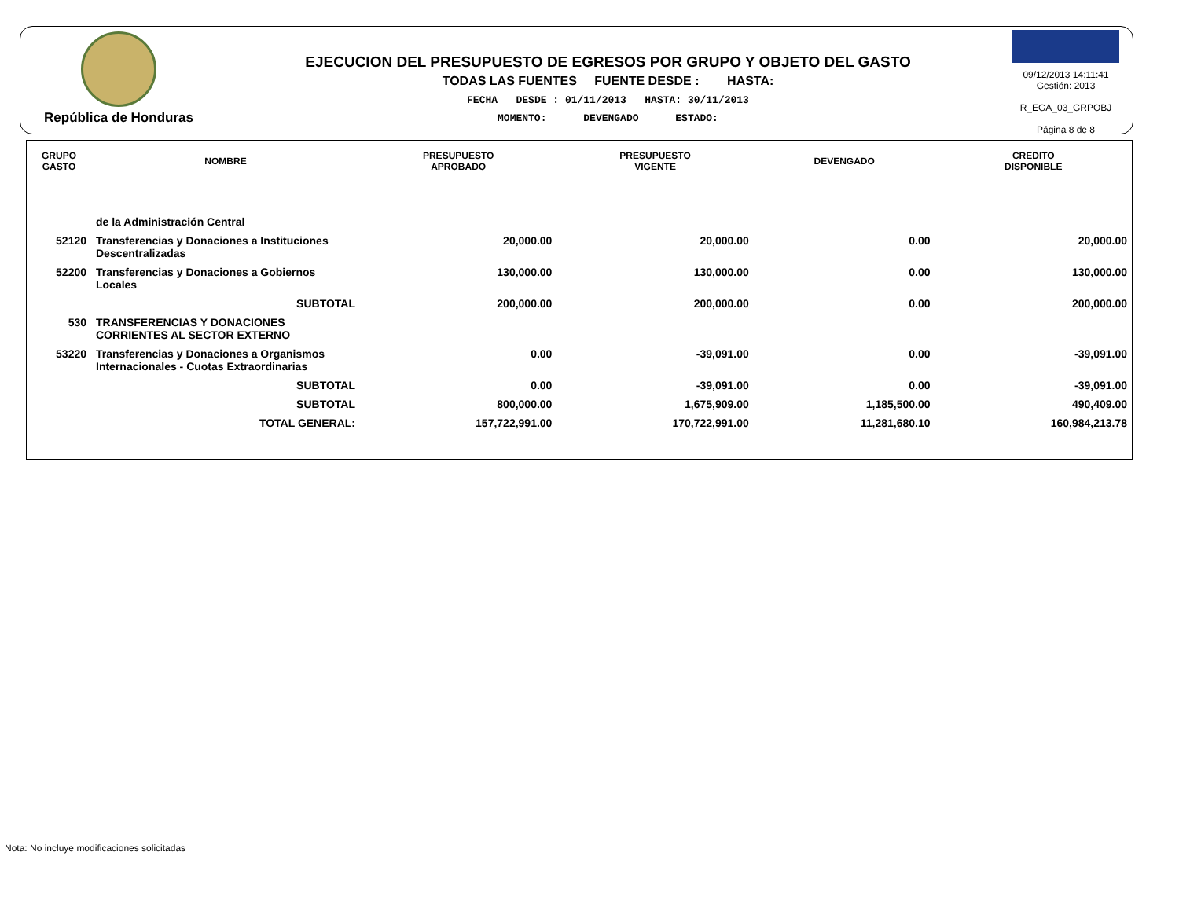República de Honduras
EJECUCION DEL PRESUPUESTO DE EGRESOS POR GRUPO Y OBJETO DEL GASTO
TODAS LAS FUENTES FUENTE DESDE : HASTA:
FECHA DESDE : 01/11/2013 HASTA: 30/11/2013
MOMENTO: DEVENGADO ESTADO:
09/12/2013 14:11:41
Gestión: 2013
R_EGA_03_GRPOBJ
Página 8 de 8
| GRUPO GASTO | NOMBRE | PRESUPUESTO APROBADO | PRESUPUESTO VIGENTE | DEVENGADO | CREDITO DISPONIBLE |
| --- | --- | --- | --- | --- | --- |
| | de la Administración Central | | | | |
| 52120 | Transferencias y Donaciones a Instituciones Descentralizadas | 20,000.00 | 20,000.00 | 0.00 | 20,000.00 |
| 52200 | Transferencias y Donaciones a Gobiernos Locales | 130,000.00 | 130,000.00 | 0.00 | 130,000.00 |
| | SUBTOTAL | 200,000.00 | 200,000.00 | 0.00 | 200,000.00 |
| 530 | TRANSFERENCIAS Y DONACIONES CORRIENTES AL SECTOR EXTERNO | | | | |
| 53220 | Transferencias y Donaciones a Organismos Internacionales - Cuotas Extraordinarias | 0.00 | -39,091.00 | 0.00 | -39,091.00 |
| | SUBTOTAL | 0.00 | -39,091.00 | 0.00 | -39,091.00 |
| | SUBTOTAL | 800,000.00 | 1,675,909.00 | 1,185,500.00 | 490,409.00 |
| | TOTAL GENERAL: | 157,722,991.00 | 170,722,991.00 | 11,281,680.10 | 160,984,213.78 |
Nota: No incluye modificaciones solicitadas